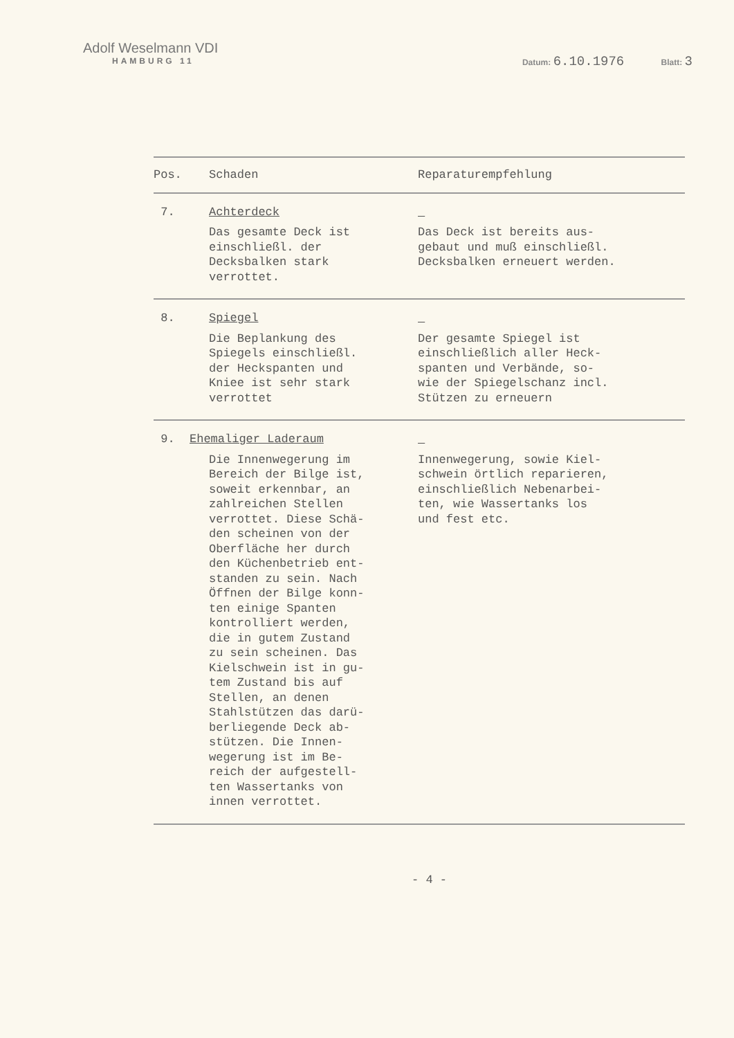Adolf Weselmann VDI
HAMBURG 11
Datum: 6.10.1976 Blatt: 3
| Pos. | Schaden | Reparaturempfehlung |
| --- | --- | --- |
| 7. | Achterdeck Das gesamte Deck ist einschließl. der Decksbalken stark verrottet. | Das Deck ist bereits aus- gebaut und muß einschließl. Decksbalken erneuert werden. |
| 8. | Spiegel Die Beplankung des Spiegels einschließl. der Heckspanten und Kniee ist sehr stark verrottet | Der gesamte Spiegel ist einschließlich aller Heck- spanten und Verbände, so- wie der Spiegelschanz incl. Stützen zu erneuern |
| 9. | Ehemaliger Laderaum Die Innenwegerung im Bereich der Bilge ist, soweit erkennbar, an zahlreichen Stellen verrottet. Diese Schä- den scheinen von der Oberfläche her durch den Küchenbetrieb ent- standen zu sein. Nach Öffnen der Bilge konn- ten einige Spanten kontrolliert werden, die in gutem Zustand zu sein scheinen. Das Kielschwein ist in gu- tem Zustand bis auf Stellen, an denen Stahlstützen das darü- berliegende Deck ab- stützen. Die Innen- wegerung ist im Be- reich der aufgestell- ten Wassertanks von innen verrottet. | Innenwegerung, sowie Kiel- schwein örtlich reparieren, einschließlich Nebenarbei- ten, wie Wassertanks los und fest etc. |
- 4 -